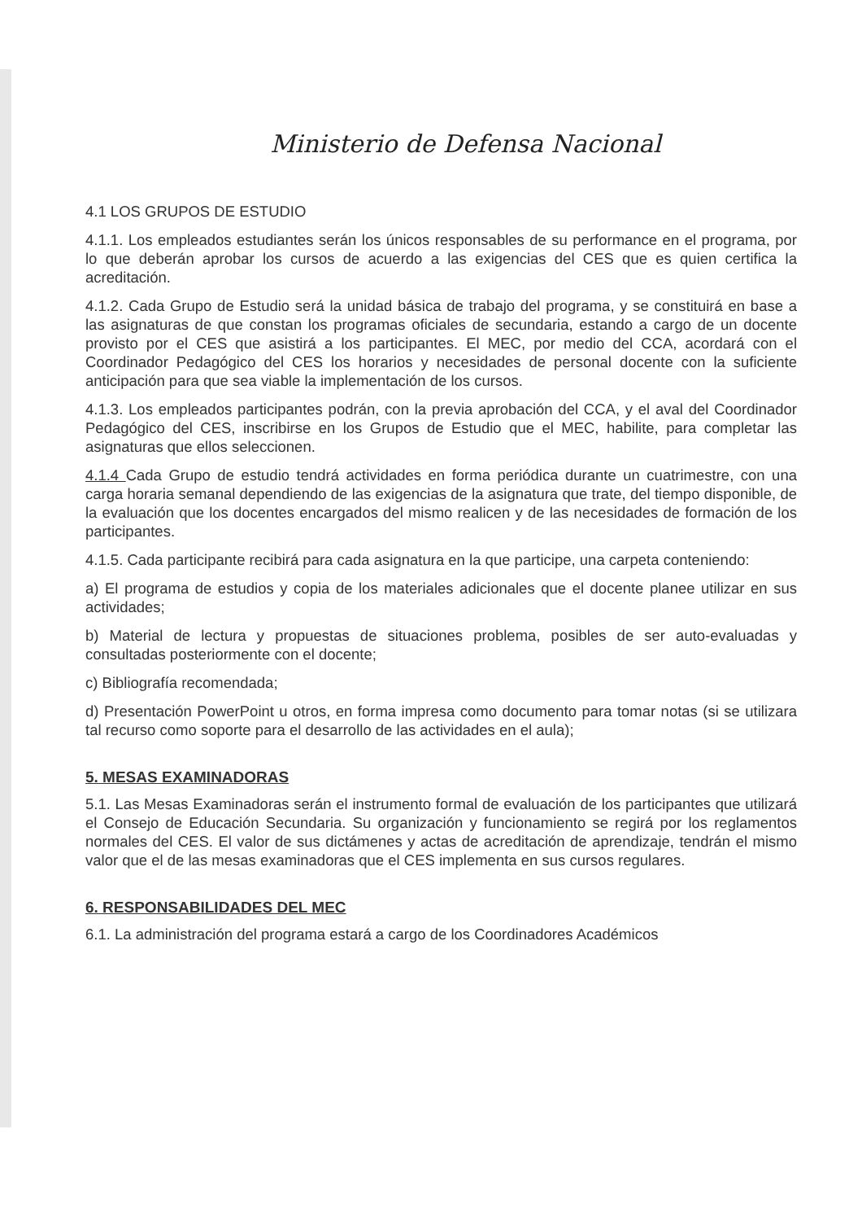Ministerio de Defensa Nacional
4.1 LOS GRUPOS DE ESTUDIO
4.1.1. Los empleados estudiantes serán los únicos responsables de su performance en el programa, por lo que deberán aprobar los cursos de acuerdo a las exigencias del CES que es quien certifica la acreditación.
4.1.2. Cada Grupo de Estudio será la unidad básica de trabajo del programa, y se constituirá en base a las asignaturas de que constan los programas oficiales de secundaria, estando a cargo de un docente provisto por el CES que asistirá a los participantes. El MEC, por medio del CCA, acordará con el Coordinador Pedagógico del CES los horarios y necesidades de personal docente con la suficiente anticipación para que sea viable la implementación de los cursos.
4.1.3. Los empleados participantes podrán, con la previa aprobación del CCA, y el aval del Coordinador Pedagógico del CES, inscribirse en los Grupos de Estudio que el MEC, habilite, para completar las asignaturas que ellos seleccionen.
4.1.4 Cada Grupo de estudio tendrá actividades en forma periódica durante un cuatrimestre, con una carga horaria semanal dependiendo de las exigencias de la asignatura que trate, del tiempo disponible, de la evaluación que los docentes encargados del mismo realicen y de las necesidades de formación de los participantes.
4.1.5. Cada participante recibirá para cada asignatura en la que participe, una carpeta conteniendo:
a) El programa de estudios y copia de los materiales adicionales que el docente planee utilizar en sus actividades;
b) Material de lectura y propuestas de situaciones problema, posibles de ser auto-evaluadas y consultadas posteriormente con el docente;
c) Bibliografía recomendada;
d) Presentación PowerPoint u otros, en forma impresa como documento para tomar notas (si se utilizara tal recurso como soporte para el desarrollo de las actividades en el aula);
5. MESAS EXAMINADORAS
5.1. Las Mesas Examinadoras serán el instrumento formal de evaluación de los participantes que utilizará el Consejo de Educación Secundaria. Su organización y funcionamiento se regirá por los reglamentos normales del CES. El valor de sus dictámenes y actas de acreditación de aprendizaje, tendrán el mismo valor que el de las mesas examinadoras que el CES implementa en sus cursos regulares.
6. RESPONSABILIDADES DEL MEC
6.1. La administración del programa estará a cargo de los Coordinadores Académicos